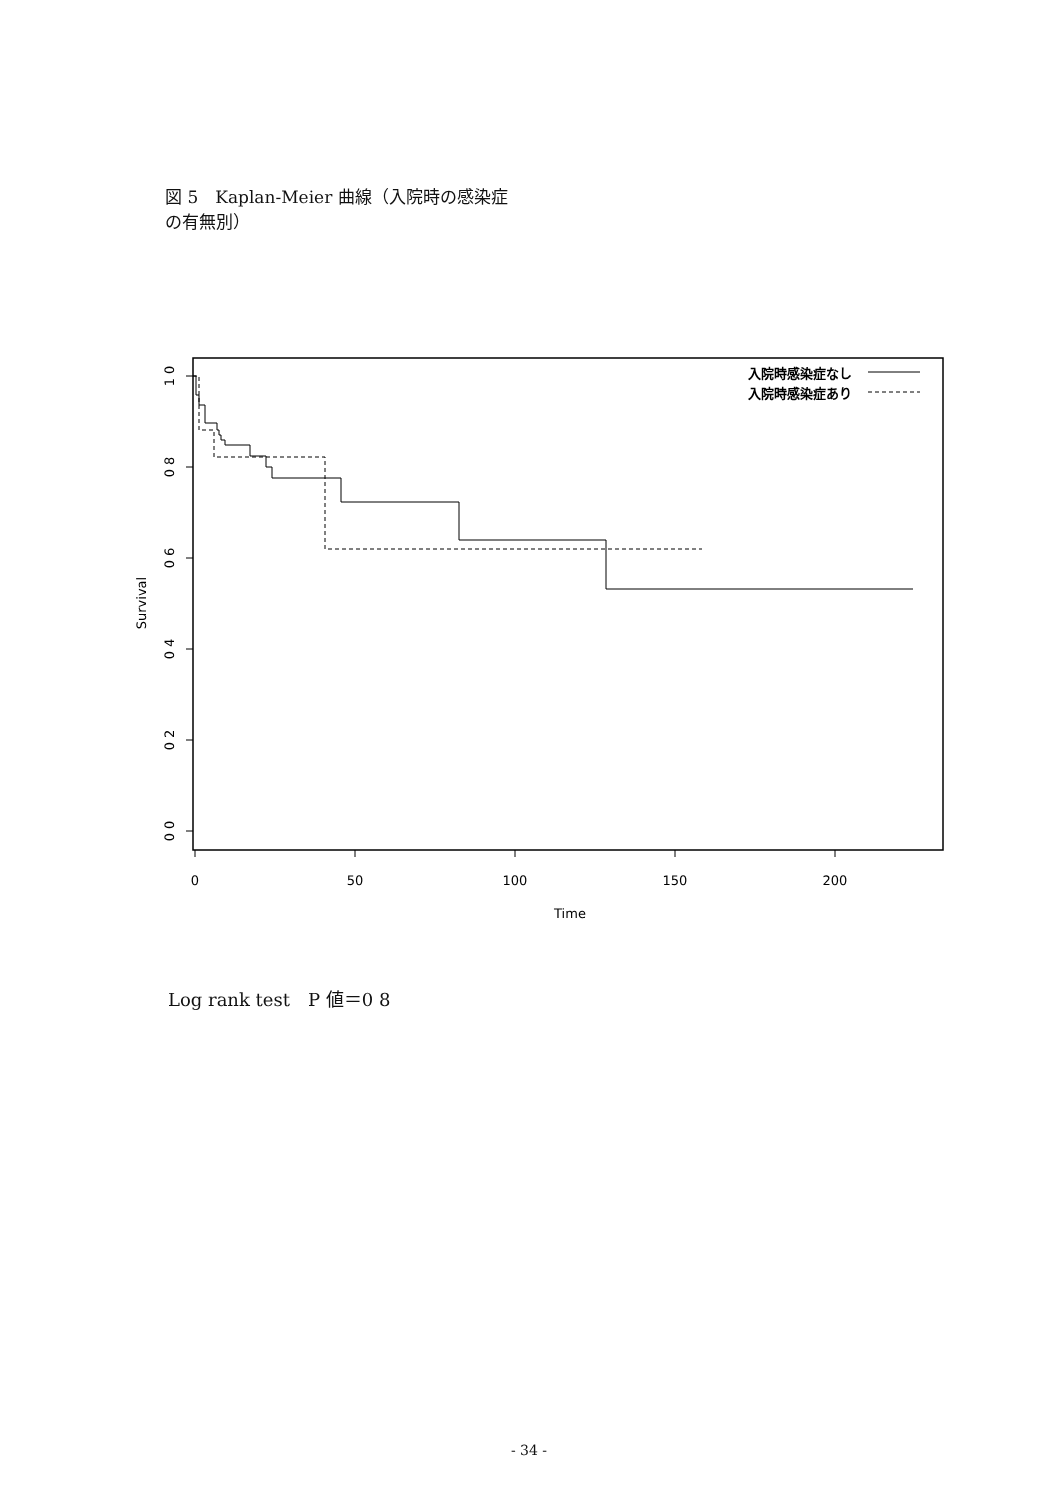図 5　Kaplan-Meier 曲線（入院時の感染症
の有無別）
1 0
0 8
0 6
0 4
0 2
0 0
Survival
0
50
100
150
200
Time
入院時感染症なし
入院時感染症あり
Log rank test　P 値＝0 8
- 34 -